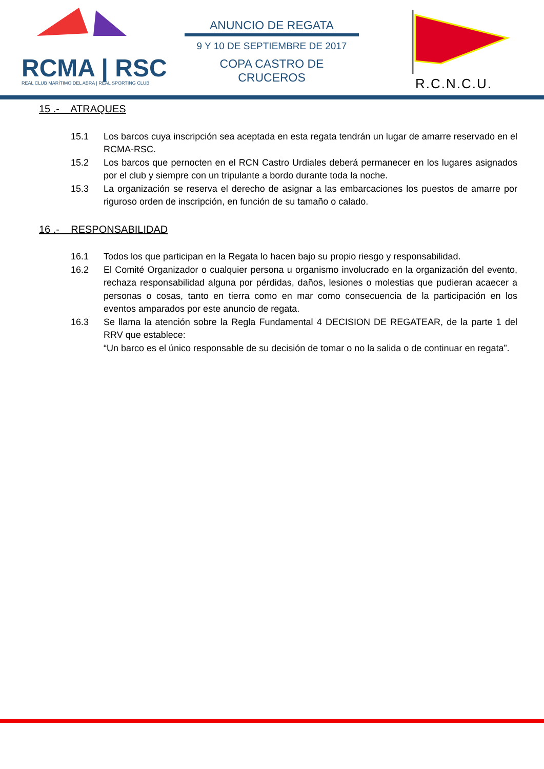RCMA | RSC
REAL CLUB MARÍTIMO DEL ABRA | REAL SPORTING CLUB
ANUNCIO DE REGATA
9 Y 10 DE SEPTIEMBRE DE 2017
COPA CASTRO DE CRUCEROS
R.C.N.C.U.
15 .- ATRAQUES
15.1 Los barcos cuya inscripción sea aceptada en esta regata tendrán un lugar de amarre reservado en el RCMA-RSC.
15.2 Los barcos que pernocten en el RCN Castro Urdiales deberá permanecer en los lugares asignados por el club y siempre con un tripulante a bordo durante toda la noche.
15.3 La organización se reserva el derecho de asignar a las embarcaciones los puestos de amarre por riguroso orden de inscripción, en función de su tamaño o calado.
16 .- RESPONSABILIDAD
16.1 Todos los que participan en la Regata lo hacen bajo su propio riesgo y responsabilidad.
16.2 El Comité Organizador o cualquier persona u organismo involucrado en la organización del evento, rechaza responsabilidad alguna por pérdidas, daños, lesiones o molestias que pudieran acaecer a personas o cosas, tanto en tierra como en mar como consecuencia de la participación en los eventos amparados por este anuncio de regata.
16.3 Se llama la atención sobre la Regla Fundamental 4 DECISION DE REGATEAR, de la parte 1 del RRV que establece:
“Un barco es el único responsable de su decisión de tomar o no la salida o de continuar en regata”.